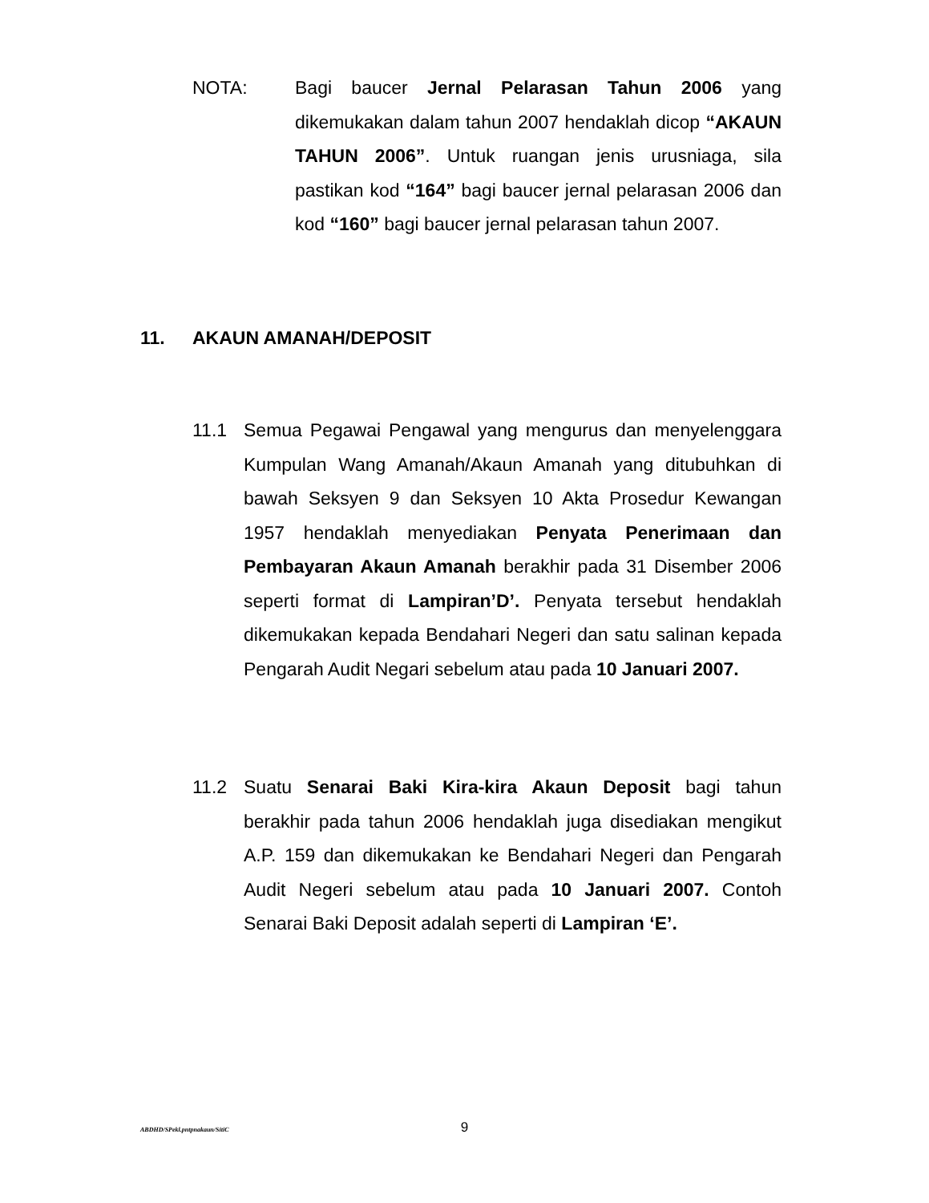NOTA: Bagi baucer Jernal Pelarasan Tahun 2006 yang dikemukakan dalam tahun 2007 hendaklah dicop “AKAUN TAHUN 2006”. Untuk ruangan jenis urusniaga, sila pastikan kod “164” bagi baucer jernal pelarasan 2006 dan kod “160” bagi baucer jernal pelarasan tahun 2007.
11. AKAUN AMANAH/DEPOSIT
11.1 Semua Pegawai Pengawal yang mengurus dan menyelenggara Kumpulan Wang Amanah/Akaun Amanah yang ditubuhkan di bawah Seksyen 9 dan Seksyen 10 Akta Prosedur Kewangan 1957 hendaklah menyediakan Penyata Penerimaan dan Pembayaran Akaun Amanah berakhir pada 31 Disember 2006 seperti format di Lampiran’D’. Penyata tersebut hendaklah dikemukakan kepada Bendahari Negeri dan satu salinan kepada Pengarah Audit Negari sebelum atau pada 10 Januari 2007.
11.2 Suatu Senarai Baki Kira-kira Akaun Deposit bagi tahun berakhir pada tahun 2006 hendaklah juga disediakan mengikut A.P. 159 dan dikemukakan ke Bendahari Negeri dan Pengarah Audit Negeri sebelum atau pada 10 Januari 2007. Contoh Senarai Baki Deposit adalah seperti di Lampiran ‘E’.
ABDHD/SPekl.pntpnakaun/SitiC
9